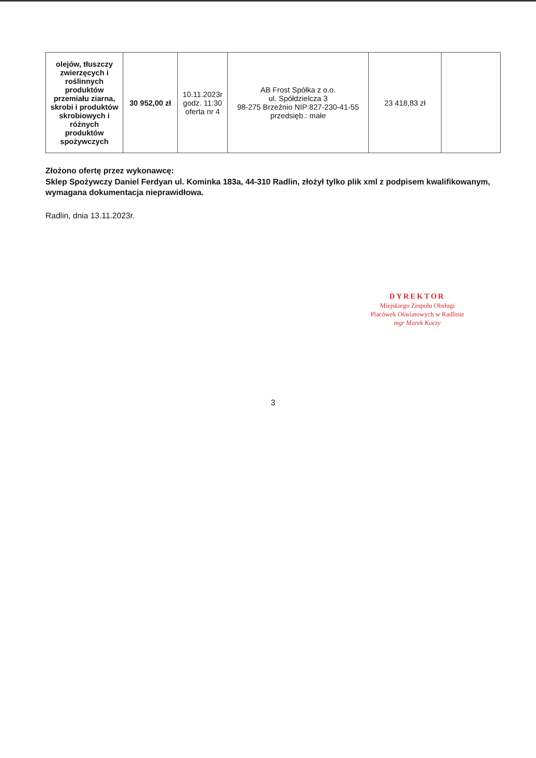| olejów, tłuszczy zwierzęcych i roślinnych produktów przemiału ziarna, skrobi i produktów skrobiowych i różnych produktów spożywczych | 30 952,00 zł | 10.11.2023r godz. 11:30 oferta nr 4 | AB Frost Spółka z o.o. ul. Spółdzielcza 3 98-275 Brzeźnio NIP:827-230-41-55 przedsięb.: małe | 23 418,83 zł | |
Złożono ofertę przez wykonawcę:
Sklep Spożywczy Daniel Ferdyan ul. Kominka 183a, 44-310 Radlin, złożył tylko plik xml z podpisem kwalifikowanym, wymagana dokumentacja nieprawidłowa.
Radlin, dnia 13.11.2023r.
DYREKTOR
Miejskiego Zespołu Obsługi
Placówek Oświatowych w Radlinie
mgr Marek Koczy
3